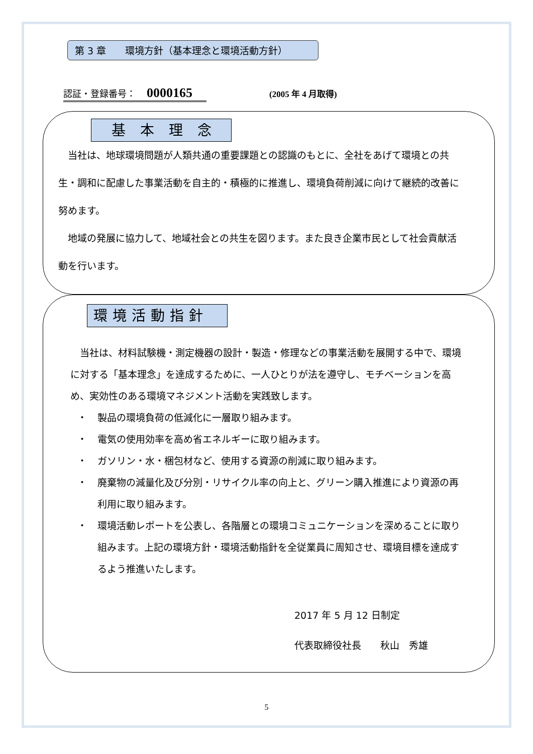第 3 章　　環境方針（基本理念と環境活動方針）
認証・登録番号： 0000165 (2005 年 4 月取得)
基 本 理 念
　当社は、地球環境問題が人類共通の重要課題との認識のもとに、全社をあげて環境との共生・調和に配慮した事業活動を自主的・積極的に推進し、環境負荷削減に向けて継続的改善に努めます。
　地域の発展に協力して、地域社会との共生を図ります。また良き企業市民として社会貢献活動を行います。
環境活動指針
　当社は、材料試験機・測定機器の設計・製造・修理などの事業活動を展開する中で、環境に対する「基本理念」を達成するために、一人ひとりが法を遵守し、モチベーションを高め、実効性のある環境マネジメント活動を実践致します。
・ 製品の環境負荷の低減化に一層取り組みます。
・ 電気の使用効率を高め省エネルギーに取り組みます。
・ ガソリン・水・梱包材など、使用する資源の削減に取り組みます。
・ 廃棄物の減量化及び分別・リサイクル率の向上と、グリーン購入推進により資源の再利用に取り組みます。
・ 環境活動レポートを公表し、各階層との環境コミュニケーションを深めることに取り組みます。上記の環境方針・環境活動指針を全従業員に周知させ、環境目標を達成するよう推進いたします。
2017 年 5 月 12 日制定
代表取締役社長　　秋山　秀雄
5